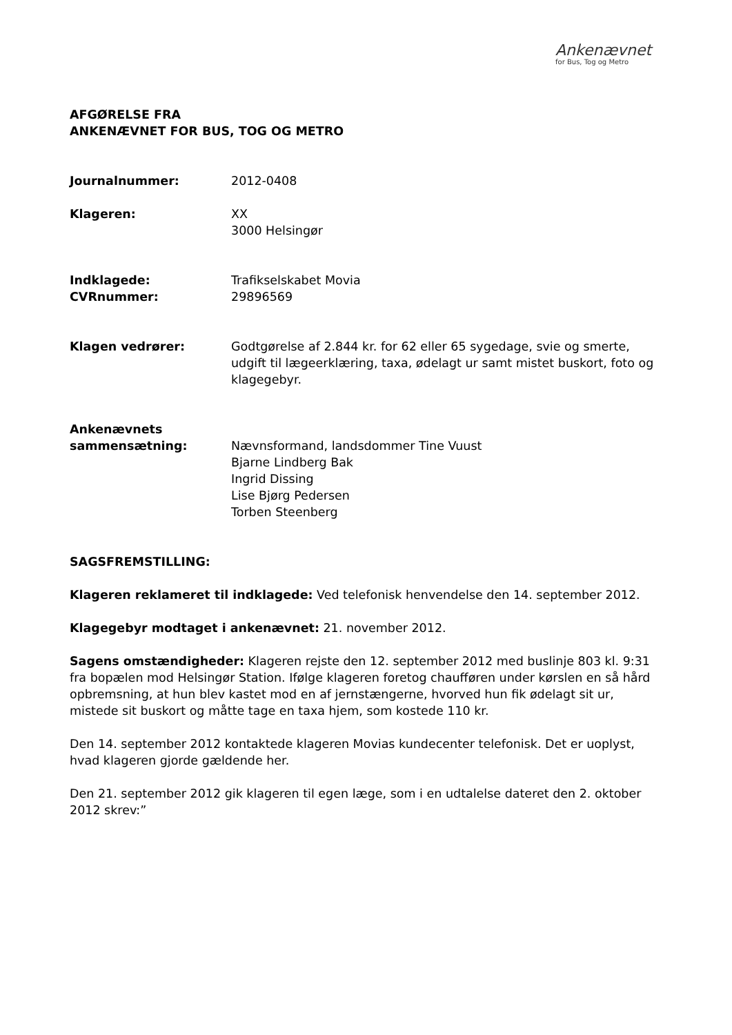Ankenævnet
for Bus, Tog og Metro
AFGØRELSE FRA
ANKENÆVNET FOR BUS, TOG OG METRO
Journalnummer: 2012-0408
Klageren: XX
3000 Helsingør
Indklagede:
CVRnummer:
Trafikselskabet Movia
29896569
Klagen vedrører: Godtgørelse af 2.844 kr. for 62 eller 65 sygedage, svie og smerte, udgift til lægeerklæring, taxa, ødelagt ur samt mistet buskort, foto og klagegebyr.
Ankenævnets
sammensætning:
Nævnsformand, landsdommer Tine Vuust
Bjarne Lindberg Bak
Ingrid Dissing
Lise Bjørg Pedersen
Torben Steenberg
SAGSFREMSTILLING:
Klageren reklameret til indklagede: Ved telefonisk henvendelse den 14. september 2012.
Klagegebyr modtaget i ankenævnet: 21. november 2012.
Sagens omstændigheder: Klageren rejste den 12. september 2012 med buslinje 803 kl. 9:31 fra bopælen mod Helsingør Station. Ifølge klageren foretog chaufføren under kørslen en så hård opbremsning, at hun blev kastet mod en af jernstængerne, hvorved hun fik ødelagt sit ur, mistede sit buskort og måtte tage en taxa hjem, som kostede 110 kr.
Den 14. september 2012 kontaktede klageren Movias kundecenter telefonisk. Det er uoplyst, hvad klageren gjorde gældende her.
Den 21. september 2012 gik klageren til egen læge, som i en udtalelse dateret den 2. oktober 2012 skrev:”